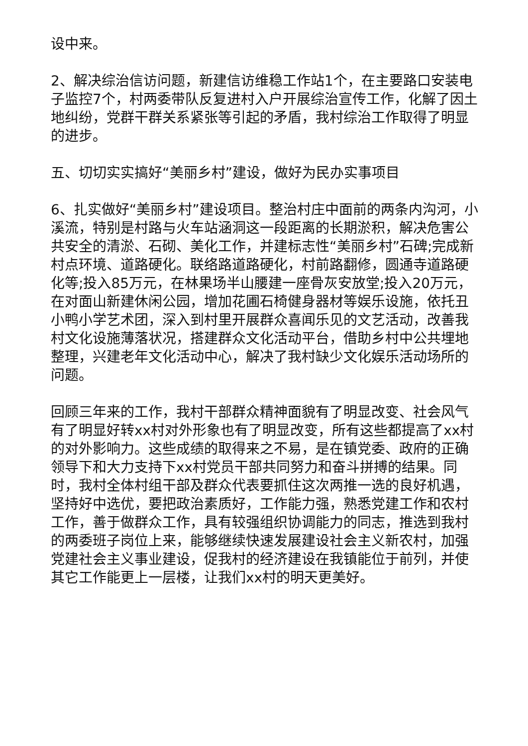设中来。
2、解决综治信访问题，新建信访维稳工作站1个，在主要路口安装电子监控7个，村两委带队反复进村入户开展综治宣传工作，化解了因土地纠纷，党群干群关系紧张等引起的矛盾，我村综治工作取得了明显的进步。
五、切切实实搞好“美丽乡村”建设，做好为民办实事项目
6、扎实做好“美丽乡村”建设项目。整治村庄中面前的两条内沟河，小溪流，特别是村路与火车站涵洞这一段距离的长期淤积，解决危害公共安全的清淤、石砌、美化工作，并建标志性“美丽乡村”石碑;完成新村点环境、道路硬化。联络路道路硬化，村前路翻修，圆通寺道路硬化等;投入85万元，在林果场半山腰建一座骨灰安放堂;投入20万元，在对面山新建休闲公园，增加花圃石椅健身器材等娱乐设施，依托丑小鸭小学艺术团，深入到村里开展群众喜闻乐见的文艺活动，改善我村文化设施薄落状况，搭建群众文化活动平台，借助乡村中公共埋地整理，兴建老年文化活动中心，解决了我村缺少文化娱乐活动场所的问题。
回顾三年来的工作，我村干部群众精神面貌有了明显改变、社会风气有了明显好转xx村对外形象也有了明显改变，所有这些都提高了xx村的对外影响力。这些成绩的取得来之不易，是在镇党委、政府的正确领导下和大力支持下xx村党员干部共同努力和奋斗拼搏的结果。同时，我村全体村组干部及群众代表要抓住这次两推一选的良好机遇，坚持好中选优，要把政治素质好，工作能力强，熟悉党建工作和农村工作，善于做群众工作，具有较强组织协调能力的同志，推选到我村的两委班子岗位上来，能够继续快速发展建设社会主义新农村，加强党建社会主义事业建设，促我村的经济建设在我镇能位于前列，并使其它工作能更上一层楼，让我们xx村的明天更美好。